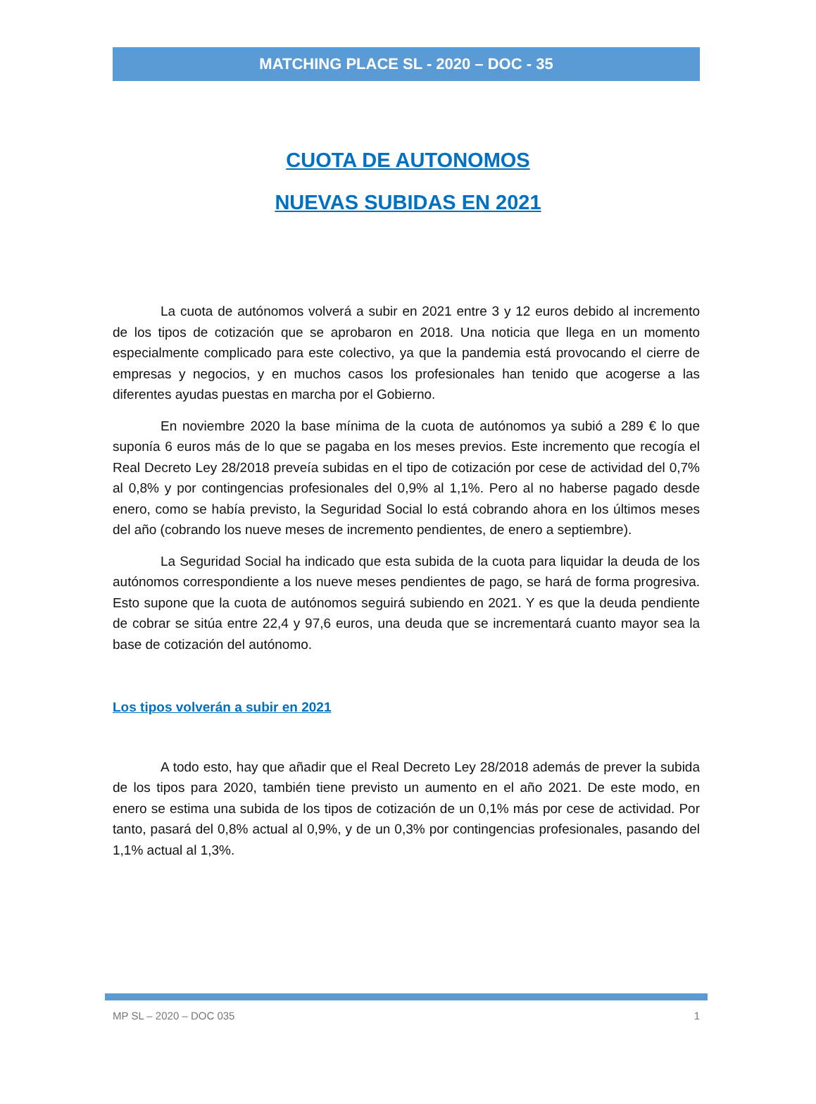MATCHING PLACE SL - 2020 – DOC - 35
CUOTA DE AUTONOMOS
NUEVAS SUBIDAS EN 2021
La cuota de autónomos volverá a subir en 2021 entre 3 y 12 euros debido al incremento de los tipos de cotización que se aprobaron en 2018. Una noticia que llega en un momento especialmente complicado para este colectivo, ya que la pandemia está provocando el cierre de empresas y negocios, y en muchos casos los profesionales han tenido que acogerse a las diferentes ayudas puestas en marcha por el Gobierno.
En noviembre 2020 la base mínima de la cuota de autónomos ya subió a 289 € lo que suponía 6 euros más de lo que se pagaba en los meses previos. Este incremento que recogía el Real Decreto Ley 28/2018 preveía subidas en el tipo de cotización por cese de actividad del 0,7% al 0,8% y por contingencias profesionales del 0,9% al 1,1%. Pero al no haberse pagado desde enero, como se había previsto, la Seguridad Social lo está cobrando ahora en los últimos meses del año (cobrando los nueve meses de incremento pendientes, de enero a septiembre).
La Seguridad Social ha indicado que esta subida de la cuota para liquidar la deuda de los autónomos correspondiente a los nueve meses pendientes de pago, se hará de forma progresiva. Esto supone que la cuota de autónomos seguirá subiendo en 2021. Y es que la deuda pendiente de cobrar se sitúa entre 22,4 y 97,6 euros, una deuda que se incrementará cuanto mayor sea la base de cotización del autónomo.
Los tipos volverán a subir en 2021
A todo esto, hay que añadir que el Real Decreto Ley 28/2018 además de prever la subida de los tipos para 2020, también tiene previsto un aumento en el año 2021. De este modo, en enero se estima una subida de los tipos de cotización de un 0,1% más por cese de actividad. Por tanto, pasará del 0,8% actual al 0,9%, y de un 0,3% por contingencias profesionales, pasando del 1,1% actual al 1,3%.
MP SL – 2020 – DOC 035 1